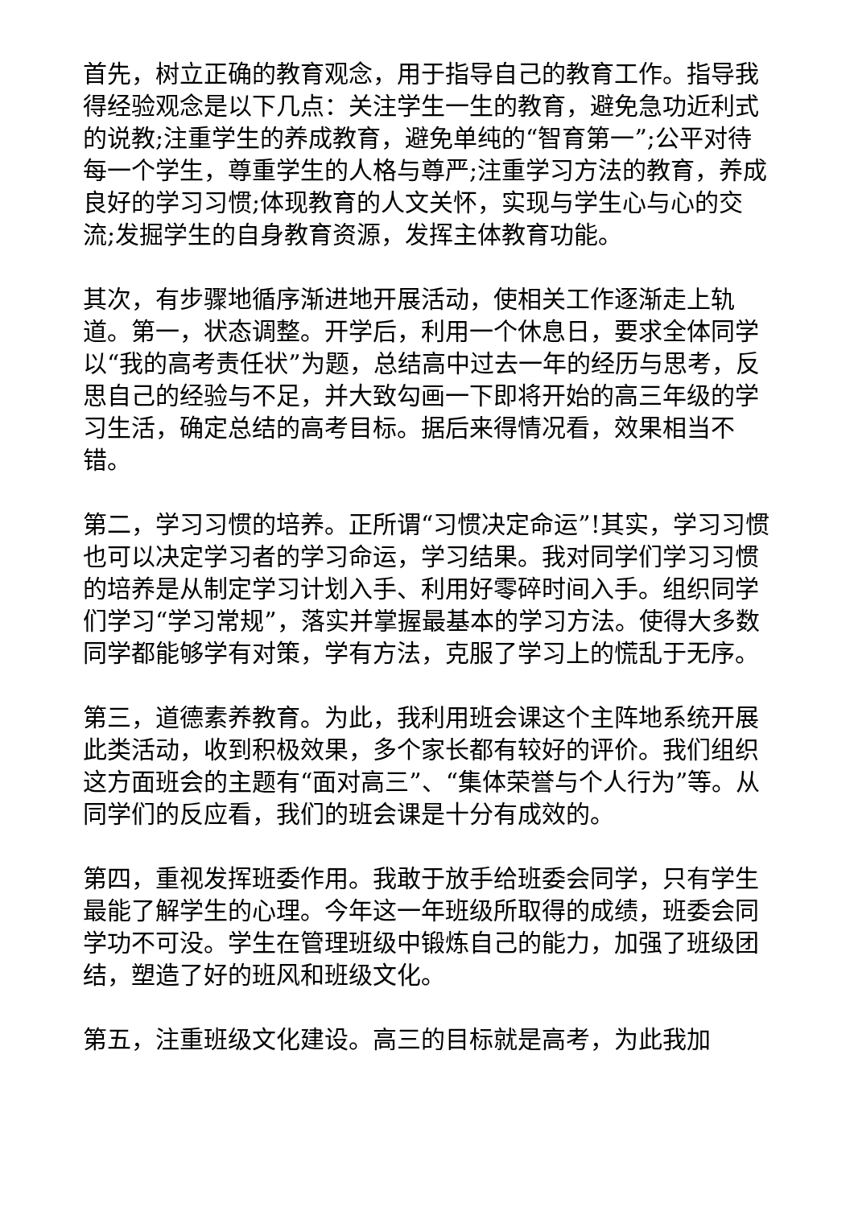首先，树立正确的教育观念，用于指导自己的教育工作。指导我得经验观念是以下几点：关注学生一生的教育，避免急功近利式的说教;注重学生的养成教育，避免单纯的“智育第一”;公平对待每一个学生，尊重学生的人格与尊严;注重学习方法的教育，养成良好的学习习惯;体现教育的人文关怀，实现与学生心与心的交流;发掘学生的自身教育资源，发挥主体教育功能。
其次，有步骤地循序渐进地开展活动，使相关工作逐渐走上轨道。第一，状态调整。开学后，利用一个休息日，要求全体同学以“我的高考责任状”为题，总结高中过去一年的经历与思考，反思自己的经验与不足，并大致勾画一下即将开始的高三年级的学习生活，确定总结的高考目标。据后来得情况看，效果相当不错。
第二，学习习惯的培养。正所谓“习惯决定命运”!其实，学习习惯也可以决定学习者的学习命运，学习结果。我对同学们学习习惯的培养是从制定学习计划入手、利用好零碎时间入手。组织同学们学习“学习常规”，落实并掌握最基本的学习方法。使得大多数同学都能够学有对策，学有方法，克服了学习上的慌乱于无序。
第三，道德素养教育。为此，我利用班会课这个主阵地系统开展此类活动，收到积极效果，多个家长都有较好的评价。我们组织这方面班会的主题有“面对高三”、“集体荣誉与个人行为”等。从同学们的反应看，我们的班会课是十分有成效的。
第四，重视发挥班委作用。我敢于放手给班委会同学，只有学生最能了解学生的心理。今年这一年班级所取得的成绩，班委会同学功不可没。学生在管理班级中锻炼自己的能力，加强了班级团结，塑造了好的班风和班级文化。
第五，注重班级文化建设。高三的目标就是高考，为此我加